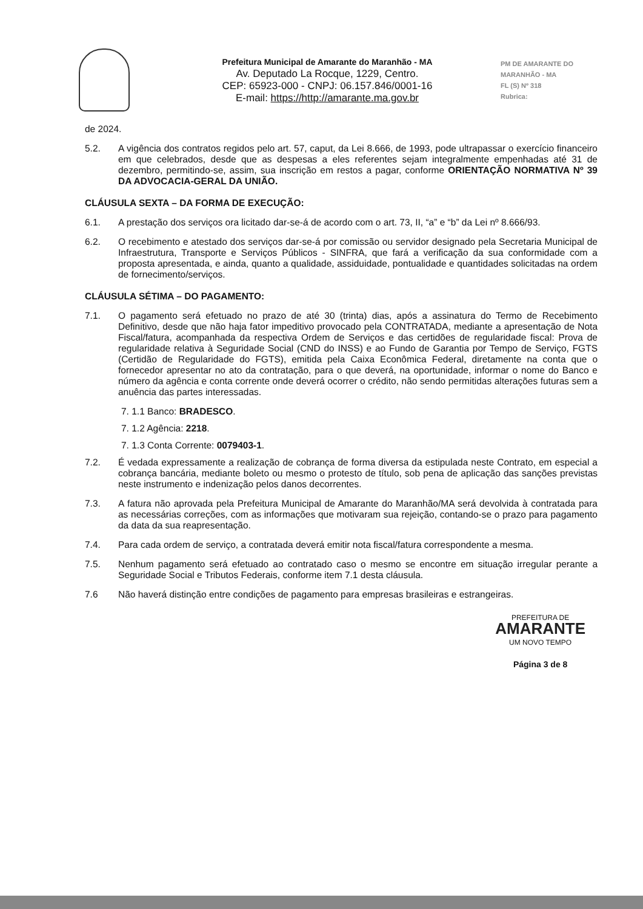Prefeitura Municipal de Amarante do Maranhão - MA
Av. Deputado La Rocque, 1229, Centro.
CEP: 65923-000 - CNPJ: 06.157.846/0001-16
E-mail: https://http://amarante.ma.gov.br
PM DE AMARANTE DO MARANHÃO - MA
FL (S) Nº 318
Rubrica:
de 2024.
5.2. A vigência dos contratos regidos pelo art. 57, caput, da Lei 8.666, de 1993, pode ultrapassar o exercício financeiro em que celebrados, desde que as despesas a eles referentes sejam integralmente empenhadas até 31 de dezembro, permitindo-se, assim, sua inscrição em restos a pagar, conforme ORIENTAÇÃO NORMATIVA Nº 39 DA ADVOCACIA-GERAL DA UNIÃO.
CLÁUSULA SEXTA – DA FORMA DE EXECUÇÃO:
6.1. A prestação dos serviços ora licitado dar-se-á de acordo com o art. 73, II, “a” e “b” da Lei nº 8.666/93.
6.2. O recebimento e atestado dos serviços dar-se-á por comissão ou servidor designado pela Secretaria Municipal de Infraestrutura, Transporte e Serviços Públicos - SINFRA, que fará a verificação da sua conformidade com a proposta apresentada, e ainda, quanto a qualidade, assiduidade, pontualidade e quantidades solicitadas na ordem de fornecimento/serviços.
CLÁUSULA SÉTIMA – DO PAGAMENTO:
7.1. O pagamento será efetuado no prazo de até 30 (trinta) dias, após a assinatura do Termo de Recebimento Definitivo, desde que não haja fator impeditivo provocado pela CONTRATADA, mediante a apresentação de Nota Fiscal/fatura, acompanhada da respectiva Ordem de Serviços e das certidões de regularidade fiscal: Prova de regularidade relativa à Seguridade Social (CND do INSS) e ao Fundo de Garantia por Tempo de Serviço, FGTS (Certidão de Regularidade do FGTS), emitida pela Caixa Econômica Federal, diretamente na conta que o fornecedor apresentar no ato da contratação, para o que deverá, na oportunidade, informar o nome do Banco e número da agência e conta corrente onde deverá ocorrer o crédito, não sendo permitidas alterações futuras sem a anuência das partes interessadas.
7. 1.1 Banco: BRADESCO.
7. 1.2 Agência: 2218.
7. 1.3 Conta Corrente: 0079403-1.
7.2. É vedada expressamente a realização de cobrança de forma diversa da estipulada neste Contrato, em especial a cobrança bancária, mediante boleto ou mesmo o protesto de título, sob pena de aplicação das sanções previstas neste instrumento e indenização pelos danos decorrentes.
7.3. A fatura não aprovada pela Prefeitura Municipal de Amarante do Maranhão/MA será devolvida à contratada para as necessárias correções, com as informações que motivaram sua rejeição, contando-se o prazo para pagamento da data da sua reapresentação.
7.4. Para cada ordem de serviço, a contratada deverá emitir nota fiscal/fatura correspondente a mesma.
7.5. Nenhum pagamento será efetuado ao contratado caso o mesmo se encontre em situação irregular perante a Seguridade Social e Tributos Federais, conforme item 7.1 desta cláusula.
7.6 Não haverá distinção entre condições de pagamento para empresas brasileiras e estrangeiras.
PREFEITURA DE
AMARANTE
UM NOVO TEMPO
Página 3 de 8